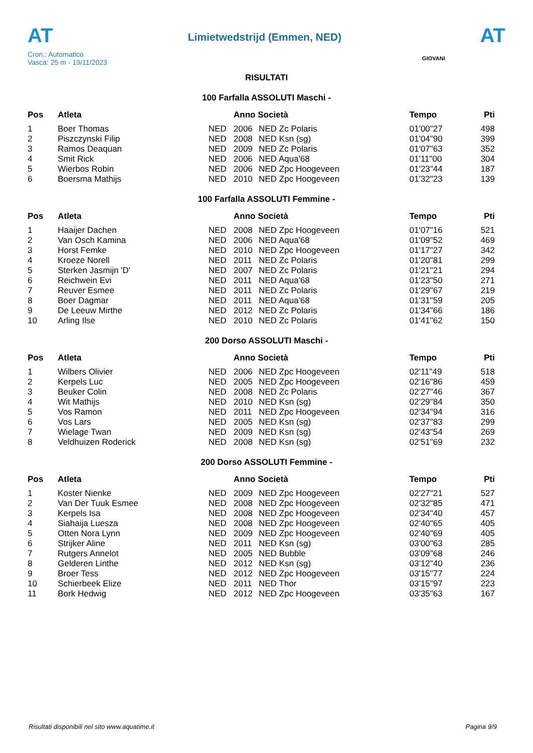AT
Cron.: Automatico
Vasca: 25 m - 19/11/2023
Limietwedstrijd (Emmen, NED)
AT
GIOVANI
RISULTATI
100 Farfalla ASSOLUTI Maschi -
| Pos | Atleta | | Anno Società | | Tempo | Pti |
| --- | --- | --- | --- | --- | --- | --- |
| 1 | Boer Thomas | NED | 2006 | NED Zc Polaris | 01'00"27 | 498 |
| 2 | Piszczynski Filip | NED | 2008 | NED Ksn (sg) | 01'04"90 | 399 |
| 3 | Ramos Deaquan | NED | 2009 | NED Zc Polaris | 01'07"63 | 352 |
| 4 | Smit Rick | NED | 2006 | NED Aqua'68 | 01'11"00 | 304 |
| 5 | Wierbos Robin | NED | 2006 | NED Zpc Hoogeveen | 01'23"44 | 187 |
| 6 | Boersma Mathijs | NED | 2010 | NED Zpc Hoogeveen | 01'32"23 | 139 |
100 Farfalla ASSOLUTI Femmine -
| Pos | Atleta | | Anno Società | | Tempo | Pti |
| --- | --- | --- | --- | --- | --- | --- |
| 1 | Haaijer Dachen | NED | 2008 | NED Zpc Hoogeveen | 01'07"16 | 521 |
| 2 | Van Osch Kamina | NED | 2006 | NED Aqua'68 | 01'09"52 | 469 |
| 3 | Horst Femke | NED | 2010 | NED Zpc Hoogeveen | 01'17"27 | 342 |
| 4 | Kroeze Norell | NED | 2011 | NED Zc Polaris | 01'20"81 | 299 |
| 5 | Sterken Jasmijn 'D' | NED | 2007 | NED Zc Polaris | 01'21"21 | 294 |
| 6 | Reichwein Evi | NED | 2011 | NED Aqua'68 | 01'23"50 | 271 |
| 7 | Reuver Esmee | NED | 2011 | NED Zc Polaris | 01'29"67 | 219 |
| 8 | Boer Dagmar | NED | 2011 | NED Aqua'68 | 01'31"59 | 205 |
| 9 | De Leeuw Mirthe | NED | 2012 | NED Zc Polaris | 01'34"66 | 186 |
| 10 | Arling Ilse | NED | 2010 | NED Zc Polaris | 01'41"62 | 150 |
200 Dorso ASSOLUTI Maschi -
| Pos | Atleta | | Anno Società | | Tempo | Pti |
| --- | --- | --- | --- | --- | --- | --- |
| 1 | Wilbers Olivier | NED | 2006 | NED Zpc Hoogeveen | 02'11"49 | 518 |
| 2 | Kerpels Luc | NED | 2005 | NED Zpc Hoogeveen | 02'16"86 | 459 |
| 3 | Beuker Colin | NED | 2008 | NED Zc Polaris | 02'27"46 | 367 |
| 4 | Wit Mathijs | NED | 2010 | NED Ksn (sg) | 02'29"84 | 350 |
| 5 | Vos Ramon | NED | 2011 | NED Zpc Hoogeveen | 02'34"94 | 316 |
| 6 | Vos Lars | NED | 2005 | NED Ksn (sg) | 02'37"83 | 299 |
| 7 | Wielage Twan | NED | 2009 | NED Ksn (sg) | 02'43"54 | 269 |
| 8 | Veldhuizen Roderick | NED | 2008 | NED Ksn (sg) | 02'51"69 | 232 |
200 Dorso ASSOLUTI Femmine -
| Pos | Atleta | | Anno Società | | Tempo | Pti |
| --- | --- | --- | --- | --- | --- | --- |
| 1 | Koster Nienke | NED | 2009 | NED Zpc Hoogeveen | 02'27"21 | 527 |
| 2 | Van Der Tuuk Esmee | NED | 2008 | NED Zpc Hoogeveen | 02'32"85 | 471 |
| 3 | Kerpels Isa | NED | 2008 | NED Zpc Hoogeveen | 02'34"40 | 457 |
| 4 | Siahaija Luesza | NED | 2008 | NED Zpc Hoogeveen | 02'40"65 | 405 |
| 5 | Otten Nora Lynn | NED | 2009 | NED Zpc Hoogeveen | 02'40"69 | 405 |
| 6 | Strijker Aline | NED | 2011 | NED Ksn (sg) | 03'00"63 | 285 |
| 7 | Rutgers Annelot | NED | 2005 | NED Bubble | 03'09"68 | 246 |
| 8 | Gelderen Linthe | NED | 2012 | NED Ksn (sg) | 03'12"40 | 236 |
| 9 | Broer Tess | NED | 2012 | NED Zpc Hoogeveen | 03'15"77 | 224 |
| 10 | Schierbeek Elize | NED | 2011 | NED Thor | 03'15"97 | 223 |
| 11 | Bork Hedwig | NED | 2012 | NED Zpc Hoogeveen | 03'35"63 | 167 |
Risultati disponibili nel sito www.aquatime.it Pagina 9/9